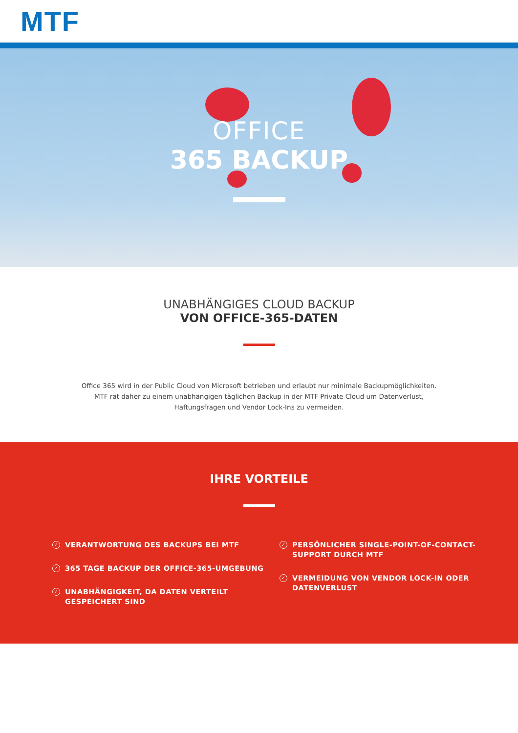MTF
OFFICE
365 BACKUP
UNABHÄNGIGES CLOUD BACKUP
VON OFFICE-365-DATEN
Office 365 wird in der Public Cloud von Microsoft betrieben und erlaubt nur minimale Backupmöglichkeiten.
MTF rät daher zu einem unabhängigen täglichen Backup in der MTF Private Cloud um Datenverlust,
Haftungsfragen und Vendor Lock-Ins zu vermeiden.
IHRE VORTEILE
✓ VERANTWORTUNG DES BACKUPS BEI MTF
✓ 365 TAGE BACKUP DER OFFICE-365-UMGEBUNG
✓ UNABHÄNGIGKEIT, DA DATEN VERTEILT
GESPEICHERT SIND
✓ PERSÖNLICHER SINGLE-POINT-OF-CONTACT-
SUPPORT DURCH MTF
✓ VERMEIDUNG VON VENDOR LOCK-IN ODER
DATENVERLUST